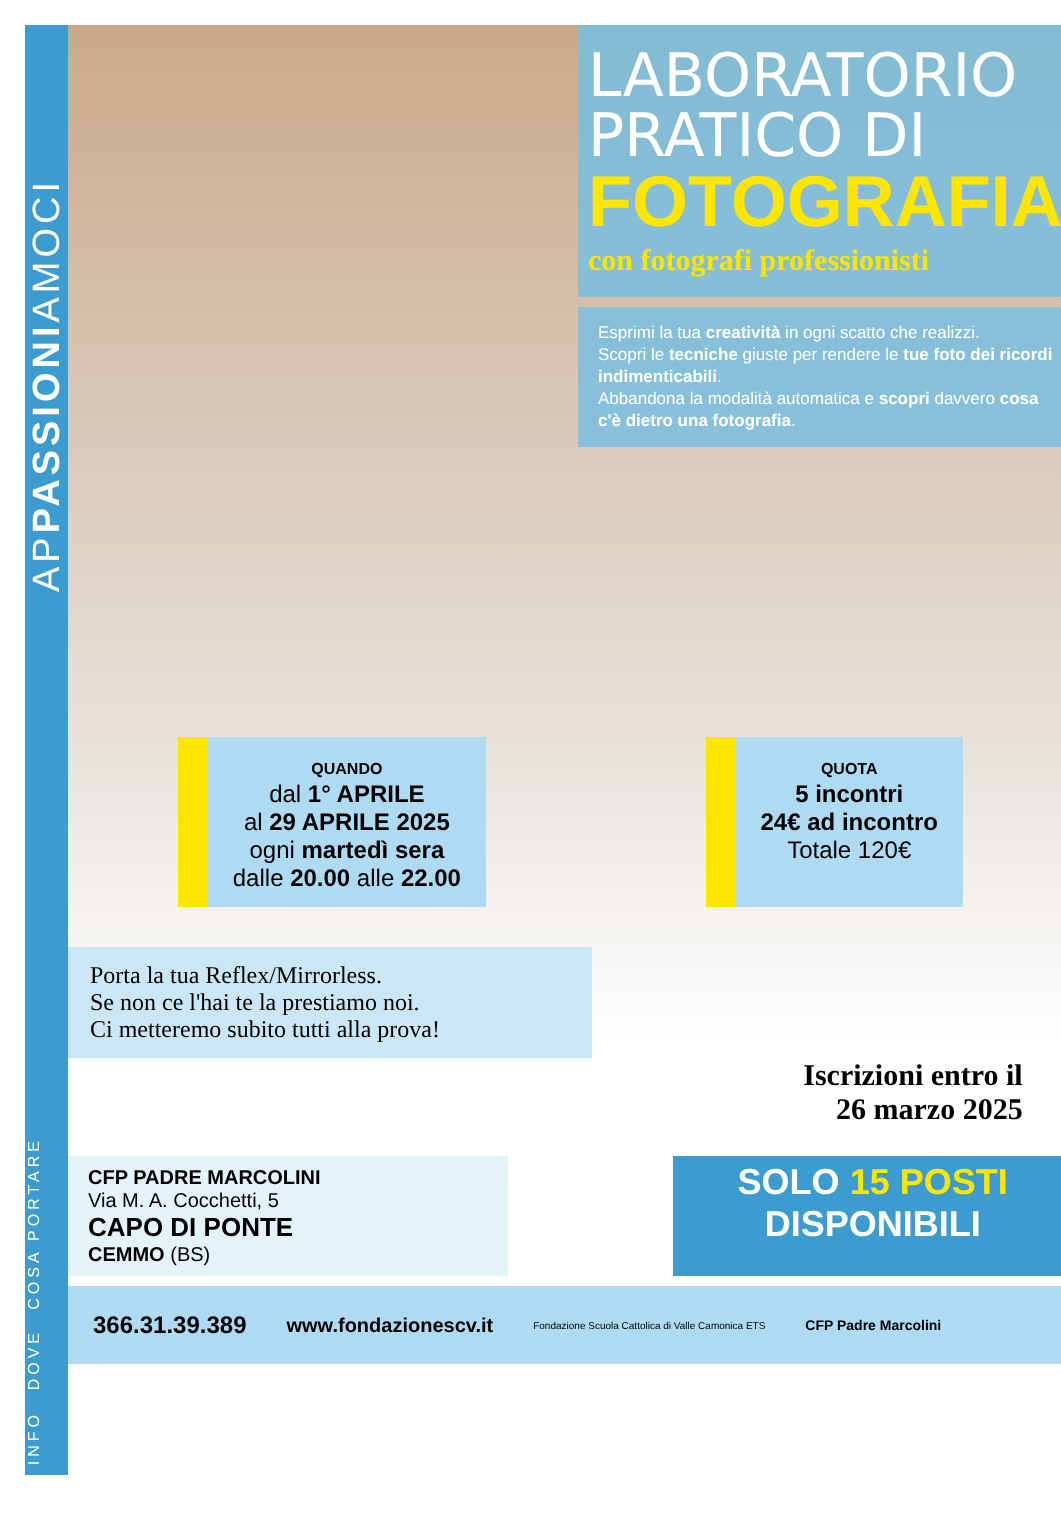APPASSIONIAMOCI
COSA PORTARE
DOVE
INFO
LABORATORIO
PRATICO DI
FOTOGRAFIA
con fotografi professionisti
Esprimi la tua creatività in ogni scatto che realizzi.
Scopri le tecniche giuste per rendere le tue foto dei ricordi indimenticabili.
Abbandona la modalità automatica e scopri davvero cosa c'è dietro una fotografia.
QUANDO
dal 1° APRILE
al 29 APRILE 2025
ogni martedì sera
dalle 20.00 alle 22.00
QUOTA
5 incontri
24€ ad incontro
Totale 120€
Porta la tua Reflex/Mirrorless.
Se non ce l'hai te la prestiamo noi.
Ci metteremo subito tutti alla prova!
Iscrizioni entro il
26 marzo 2025
CFP PADRE MARCOLINI
Via M. A. Cocchetti, 5
CAPO DI PONTE
CEMMO (BS)
SOLO 15 POSTI
DISPONIBILI
366.31.39.389 www.fondazionescv.it Fondazione Scuola Cattolica di Valle Camonica ETS CFP Padre Marcolini